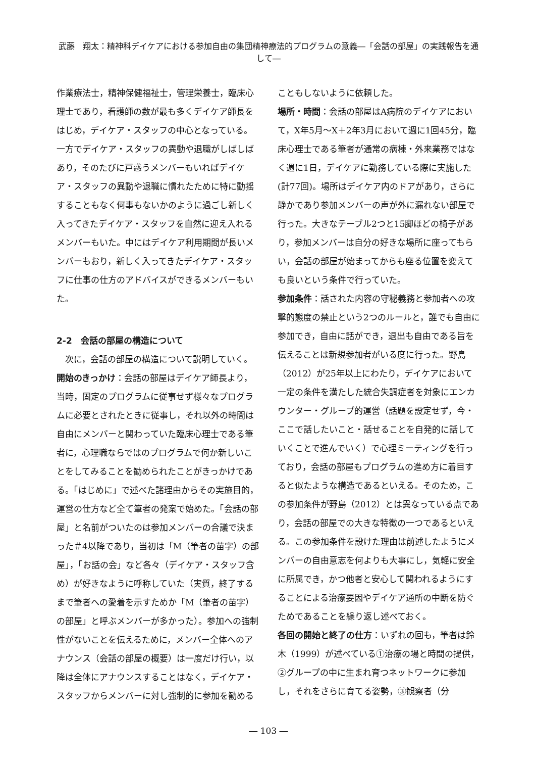武藤　翔太：精神科デイケアにおける参加自由の集団精神療法的プログラムの意義―「会話の部屋」の実践報告を通して―
作業療法士，精神保健福祉士，管理栄養士，臨床心理士であり，看護師の数が最も多くデイケア師長をはじめ，デイケア・スタッフの中心となっている。一方でデイケア・スタッフの異動や退職がしばしばあり，そのたびに戸惑うメンバーもいればデイケア・スタッフの異動や退職に慣れたために特に動揺することもなく何事もないかのように過ごし新しく入ってきたデイケア・スタッフを自然に迎え入れるメンバーもいた。中にはデイケア利用期間が長いメンバーもおり，新しく入ってきたデイケア・スタッフに仕事の仕方のアドバイスができるメンバーもいた。
2-2　会話の部屋の構造について
次に，会話の部屋の構造について説明していく。
開始のきっかけ：会話の部屋はデイケア師長より，当時，固定のプログラムに従事せず様々なプログラムに必要とされたときに従事し，それ以外の時間は自由にメンバーと関わっていた臨床心理士である筆者に，心理職ならではのプログラムで何か新しいことをしてみることを勧められたことがきっかけである。「はじめに」で述べた諸理由からその実施目的，運営の仕方など全て筆者の発案で始めた。「会話の部屋」と名前がついたのは参加メンバーの合議で決まった＃4以降であり，当初は「M（筆者の苗字）の部屋」，「お話の会」など各々（デイケア・スタッフ含め）が好きなように呼称していた（実質，終了するまで筆者への愛着を示すためか「M（筆者の苗字）の部屋」と呼ぶメンバーが多かった）。参加への強制性がないことを伝えるために，メンバー全体へのアナウンス（会話の部屋の概要）は一度だけ行い，以降は全体にアナウンスすることはなく，デイケア・スタッフからメンバーに対し強制的に参加を勧める
こともしないように依頼した。
場所・時間：会話の部屋はA病院のデイケアにおいて，X年5月～X＋2年3月において週に1回45分，臨床心理士である筆者が通常の病棟・外来業務ではなく週に1日，デイケアに勤務している際に実施した(計77回)。場所はデイケア内のドアがあり，さらに静かであり参加メンバーの声が外に漏れない部屋で行った。大きなテーブル2つと15脚ほどの椅子があり，参加メンバーは自分の好きな場所に座ってもらい，会話の部屋が始まってからも座る位置を変えても良いという条件で行っていた。
参加条件：話された内容の守秘義務と参加者への攻撃的態度の禁止という2つのルールと，誰でも自由に参加でき，自由に話ができ，退出も自由である旨を伝えることは新規参加者がいる度に行った。野島（2012）が25年以上にわたり，デイケアにおいて一定の条件を満たした統合失調症者を対象にエンカウンター・グループ的運営（話題を設定せず，今・ここで話したいこと・話せることを自発的に話していくことで進んでいく）で心理ミーティングを行っており，会話の部屋もプログラムの進め方に着目すると似たような構造であるといえる。そのため，この参加条件が野島（2012）とは異なっている点であり，会話の部屋での大きな特徴の一つであるといえる。この参加条件を設けた理由は前述したようにメンバーの自由意志を何よりも大事にし，気軽に安全に所属でき，かつ他者と安心して関われるようにすることによる治療要因やデイケア通所の中断を防ぐためであることを繰り返し述べておく。
各回の開始と終了の仕方：いずれの回も，筆者は鈴木（1999）が述べている①治療の場と時間の提供，②グループの中に生まれ育つネットワークに参加し，それをさらに育てる姿勢，③観察者（分
― 103 ―